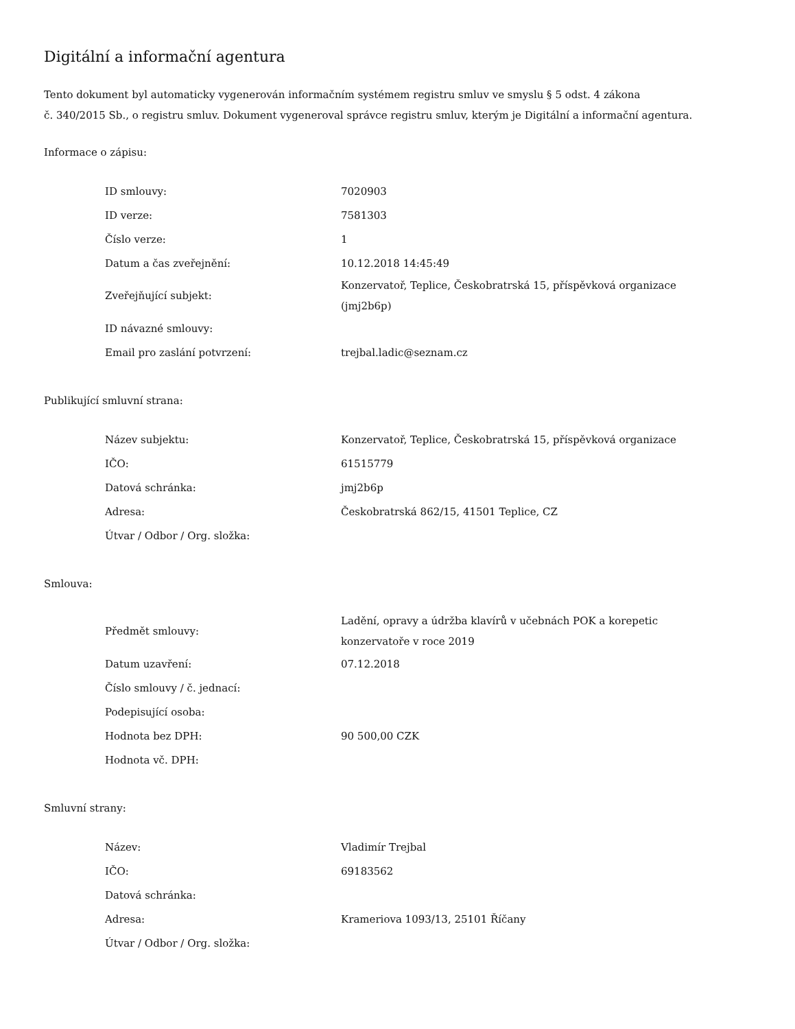Digitální a informační agentura
Tento dokument byl automaticky vygenerován informačním systémem registru smluv ve smyslu § 5 odst. 4 zákona
č. 340/2015 Sb., o registru smluv. Dokument vygeneroval správce registru smluv, kterým je Digitální a informační agentura.
Informace o zápisu:
| ID smlouvy: | 7020903 |
| ID verze: | 7581303 |
| Číslo verze: | 1 |
| Datum a čas zveřejnění: | 10.12.2018 14:45:49 |
| Zveřejňující subjekt: | Konzervatoř, Teplice, Českobratrská 15, příspěvková organizace (jmj2b6p) |
| ID návazné smlouvy: | |
| Email pro zaslání potvrzení: | trejbal.ladic@seznam.cz |
Publikující smluvní strana:
| Název subjektu: | Konzervatoř, Teplice, Českobratrská 15, příspěvková organizace |
| IČO: | 61515779 |
| Datová schránka: | jmj2b6p |
| Adresa: | Českobratrská 862/15, 41501 Teplice, CZ |
| Útvar / Odbor / Org. složka: | |
Smlouva:
| Předmět smlouvy: | Ladění, opravy a údržba klavírů v učebnách POK a korepetic konzervatoře v roce 2019 |
| Datum uzavření: | 07.12.2018 |
| Číslo smlouvy / č. jednací: | |
| Podepisující osoba: | |
| Hodnota bez DPH: | 90 500,00 CZK |
| Hodnota vč. DPH: | |
Smluvní strany:
| Název: | Vladimír Trejbal |
| IČO: | 69183562 |
| Datová schránka: | |
| Adresa: | Krameriova 1093/13, 25101 Říčany |
| Útvar / Odbor / Org. složka: | |